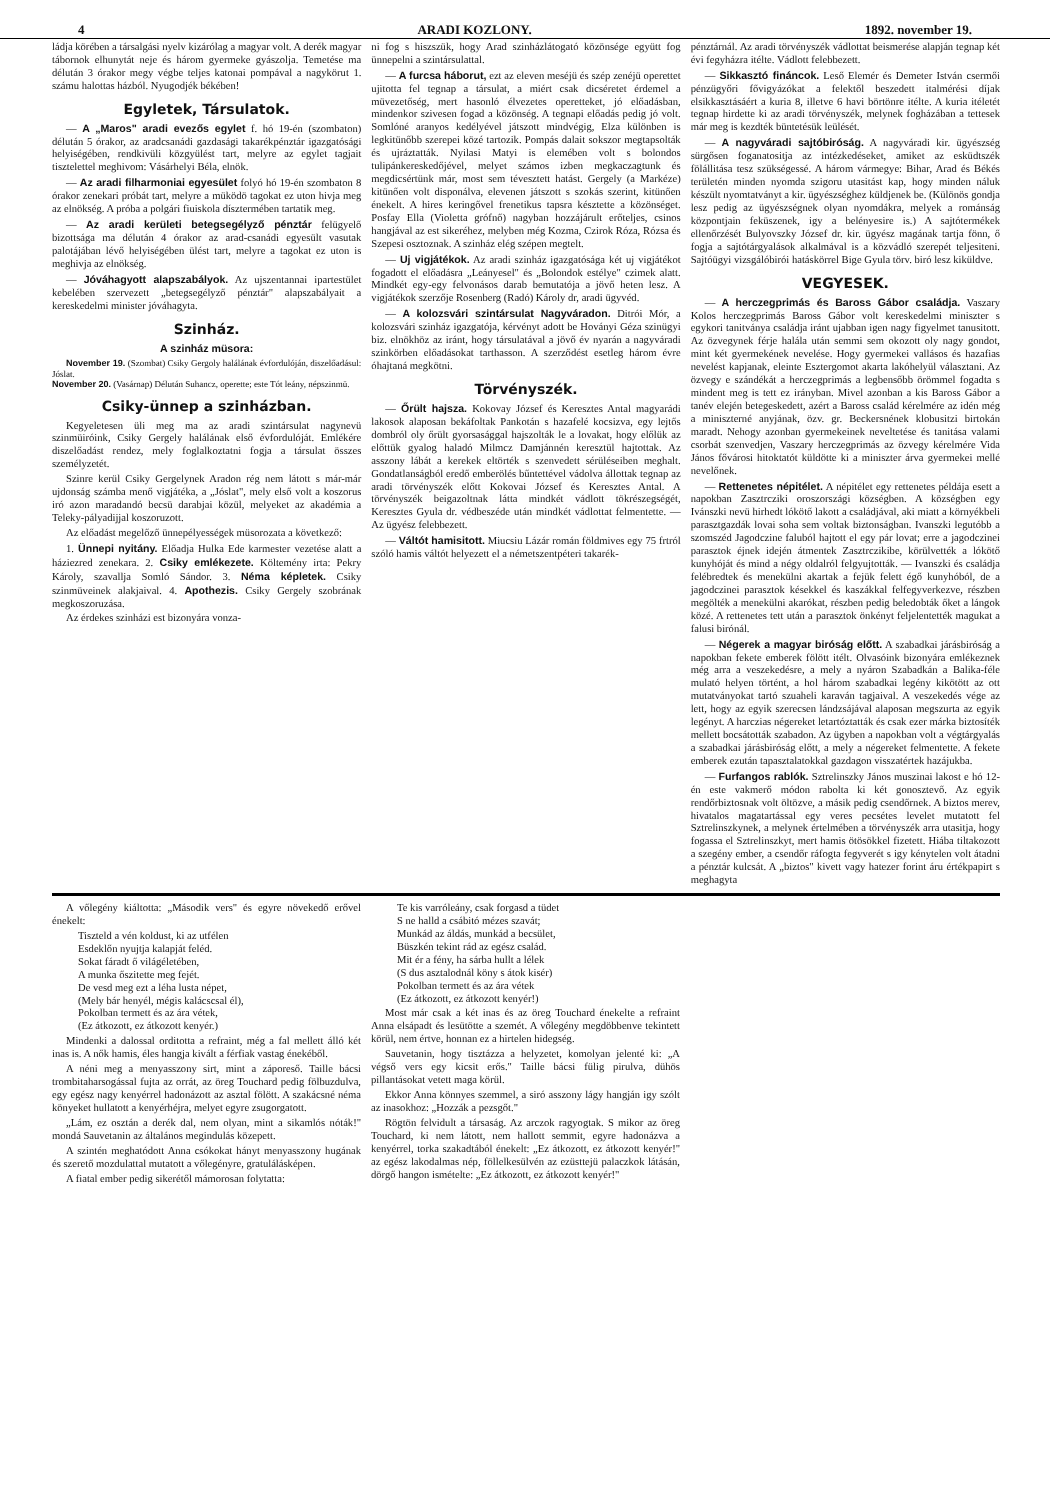4 ARADI KOZLONY. 1892. november 19.
ládja körében a társalgási nyelv kizárólag a magyar volt. A derék magyar tábornok elhunytát neje és három gyermeke gyászolja. Temetése ma délután 3 órakor megy végbe teljes katonai pompával a nagykörut 1. számu halottas házból. Nyugodjék békében!
Egyletek, Társulatok.
— A „Maros" aradi evezős egylet f. hó 19-én (szombaton) délután 5 órakor, az aradcsanádi gazdasági takarékpénztár igazgatósági helyiségében, rendkivüli közgyülést tart, melyre az egylet tagjait tisztelettel meghivom: Vásárhelyi Béla, elnök.
— Az aradi filharmoniai egyesület folyó hó 19-én szombaton 8 órakor zenekari próbát tart, melyre a müködö tagokat ez uton hivja meg az elnökség. A próba a polgári fiuiskola dísztermében tartatik meg.
— Az aradi kerületi betegsegélyző pénztár felügyelő bizottsága ma délután 4 órakor az arad-csanádi egyesült vasutak palotájában lévő helyiségében ülést tart, melyre a tagokat ez uton is meghivja az elnökség.
— Jóváhagyott alapszabályok. Az ujszentannai ipartestület kebelében szervezett „betegsegélyző pénztár" alapszabályait a kereskedelmi minister jóváhagyta.
Szinház.
A szinház müsora:
November 19. (Szombat) Csiky Gergoly halálának évfordulóján, diszelőadásul: Jóslat.
November 20. (Vasárnap) Délután Suhancz, operette; este Tót leány, népszinmü.
Csiky-ünnep a szinházban.
Kegyeletesen üli meg ma az aradi szintársulat nagynevü szinmüiróink, Csiky Gergely halálának első évfordulóját. Emlékére diszelőadást rendez, mely foglalkoztatni fogja a társulat összes személyzetét.
Szinre kerül Csiky Gergelynek Aradon rég nem látott s már-már ujdonság számba menő vigjátéka, a „Jóslat", mely első volt a koszorus iró azon maradandó becsü darabjai közül, melyeket az akadémia a Teleky-pályadijjal koszoruzott.
Az előadást megelőző ünnepélyességek müsorozata a következő:
1. Ünnepi nyitány. Előadja Hulka Ede karmester vezetése alatt a háziezred zenekara. 2. Csiky emlékezete. Költemény irta: Pekry Károly, szavallja Somló Sándor. 3. Néma képletek. Csiky szinmüveinek alakjaival. 4. Apothezis. Csiky Gergely szobrának megkoszoruzása.
Az érdekes szinházi est bizonyára vonza-
ni fog s hiszszük, hogy Arad szinházlátogató közönsége együtt fog ünnepelni a szintársulattal.
— A furcsa háborut, ezt az eleven meséjü és szép zenéjü operettet ujitotta fel tegnap a társulat, a miért csak dicséretet érdemel a müvezetőség, mert hasonló élvezetes operetteket, jó előadásban, mindenkor szivesen fogad a közönség. A tegnapi előadás pedig jó volt. Somlóné aranyos kedélyével játszott mindvégig, Elza különben is legkitünőbb szerepei közé tartozik. Pompás dalait sokszor megtapsolták és ujráztatták. Nyilasi Matyi is elemében volt s bolondos tulipánkereskedőjével, melyet számos izben megkaczagtunk és megdicsértünk már, most sem tévesztett hatást. Gergely (a Markéze) kitünően volt disponálva, elevenen játszott s szokás szerint, kitünően énekelt. A hires keringővel frenetikus tapsra késztette a közönséget. Posfay Ella (Violetta grófnő) nagyban hozzájárult erőteljes, csinos hangjával az est sikeréhez, melyben még Kozma, Czirok Róza, Rózsa és Szepesi osztoznak. A szinház elég szépen megtelt.
— Uj vigjátékok. Az aradi szinház igazgatósága két uj vigjátékot fogadott el előadásra „Leányesel" és „Bolondok estélye" czimek alatt. Mindkét egy-egy felvonásos darab bemutatója a jövő heten lesz. A vigjátékok szerzője Rosenberg (Radó) Károly dr, aradi ügyvéd.
— A kolozsvári szintársulat Nagyváradon. Ditrói Mór, a kolozsvári szinház igazgatója, kérvényt adott be Hoványi Géza szinügyi biz. elnökhöz az iránt, hogy társulatával a jövő év nyarán a nagyváradi szinkörben előadásokat tarthasson. A szerződést esetleg három évre óhajtaná megkötni.
Törvényszék.
— Őrült hajsza. Kokovay József és Keresztes Antal magyarádi lakosok alaposan bekáfoltak Pankotán s hazafelé kocsizva, egy lejtős dombról oly őrült gyorsasággal hajszolták le a lovakat, hogy előlük az előttük gyalog haladó Milmcz Damjánnén keresztül hajtottak. Az asszony lábát a kerekek eltörték s szenvedett sérüléseiben meghalt. Gondatlanságból eredő emberölés bűntettével vádolva állottak tegnap az aradi törvényszék előtt Kokovai József és Keresztes Antal. A törvényszék beigazoltnak látta mindkét vádlott tökrészegségét, Keresztes Gyula dr. védbeszéde után mindkét vádlottat felmentette. — Az ügyész felebbezett.
— Váltót hamisitott. Miucsiu Lázár román földmives egy 75 frtról szóló hamis váltót helyezett el a németszentpéteri takarék-
pénztárnál. Az aradi törvényszék vádlottat beismerése alapján tegnap két évi fegyházra itélte. Vádlott felebbezett.
— Sikkasztó fináncok. Leső Elemér és Demeter István csermői pénzügyőri fővigyázókat a felektől beszedett italmérési díjak elsikkasztásáért a kuria 8, illetve 6 havi börtönre itélte. A kuria itéletét tegnap hirdette ki az aradi törvényszék, melynek fogházában a tettesek már meg is kezdték büntetésük leülését.
— A nagyváradi sajtóbiróság. A nagyváradi kir. ügyészség sürgősen foganatositja az intézkedéseket, amiket az esküdtszék fölállitása tesz szükségessé. A három vármegye: Bihar, Arad és Békés területén minden nyomda szigoru utasitást kap, hogy minden náluk készült nyomtatványt a kir. ügyészséghez küldjenek be. (Különös gondja lesz pedig az ügyészségnek olyan nyomdákra, melyek a románság központjain fekü­szenek, igy a belényesire is.) A sajtótermékek ellenőrzését Bulyovszky József dr. kir. ügyész magának tartja fönn, ő fogja a sajtótárgyalások alkalmával is a közvádló szerepét teljesiteni. Sajtóügyi vizsgálóbirói hatáskörrel Bige Gyula törv. biró lesz kiküldve.
VEGYESEK.
— A herczegprimás és Baross Gábor családja. Vaszary Kolos herczegprimás Baross Gábor volt kereskedelmi miniszter s egykori tanitványa családja iránt ujabban igen nagy figyelmet tanusitott. Az özvegynek férje halála után semmi sem okozott oly nagy gondot, mint két gyermekének nevelése. Hogy gyermekei vallásos és hazafias nevelést kapjanak, eleinte Esztergomot akarta lakóhelyül választani. Az özvegy e szándékát a herczegprimás a legbensőbb örömmel fogadta s mindent meg is tett ez irányban. Mivel azonban a kis Baross Gábor a tanév elején betegeskedett, azért a Baross család kérelmére az idén még a miniszterné anyjának, özv. gr. Beckersnének klobusitzi birtokán maradt. Nehogy azonban gyermekeinek neveltetése és tanitása valami csorbát szenvedjen, Vaszary herczegprimás az özvegy kérelmére Vida János fővárosi hitoktatót küldötte ki a miniszter árva gyermekei mellé nevelőnek.
— Rettenetes népitélet. A népitélet egy rettenetes példája esett a napokban Zasztrcziki oroszországi községben. A községben egy Ivánszki nevü hirhedt lókötő lakott a családjával, aki miatt a környékbeli parasztgazdák lovai soha sem voltak biztonságban. Ivanszki legutóbb a szomszéd Jagodczine faluból hajtott el egy pár lovat; erre a jagodczinei parasztok éjnek idején átmentek Zasztrczikibe, körülvették a lókötő kunyhóját és mind a négy oldalról felgyujtották. — Ivanszki és családja felébredtek és menekülni akartak a fejük felett égő kunyhóból, de a jagodczinei parasztok késekkel és kaszákkal felfegyverkezve, részben megölték a menekülni akarókat, részben pedig beledobták őket a lángok közé. A rettenetes tett után a parasztok önkényt feljelentették magukat a falusi birónál.
— Négerek a magyar biróság előtt. A szabadkai járásbiróság a napokban fekete emberek fölött itélt. Olvasóink bizonyára emlékeznek még arra a veszekedésre, a mely a nyáron Szabadkán a Balika-féle mulató helyen történt, a hol három szabadkai legény kikötött az ott mutatványokat tartó szuaheli karaván tagjaival. A veszekedés vége az lett, hogy az egyik szerecsen lándzsájával alaposan megszurta az egyik legényt. A harczias négereket letartóztatták és csak ezer márka biztosíték mellett bocsátották szabadon. Az ügyben a napokban volt a végtárgyalás a szabadkai járásbiróság előtt, a mely a négereket felmentette. A fekete emberek ezután tapasztalatokkal gazdagon visszatértek hazájukba.
— Furfangos rablók. Sztrelinszky János muszinai lakost e hó 12-én este vakmerő módon rabolta ki két gonosztevő. Az egyik rendőrbiztosnak volt öltözve, a másik pedig csendőrnek. A biztos merev, hivatalos magatartással egy veres pecsétes levelet mutatott fel Sztrelinszkynek, a melynek értelmében a törvényszék arra utasitja, hogy fogassa el Sztrelinszkyt, mert hamis ötösökkel fizetett. Hiába tiltakozott a szegény ember, a csendőr ráfogta fegyverét s igy kénytelen volt átadni a pénztár kulcsát. A „biztos" kivett vagy hatezer forint áru értékpapirt s meghagyta
A vőlegény kiáltotta: „Második vers" és egyre növekedő erővel énekelt:
Tiszteld a vén koldust, ki az utfélen
Esdeklőn nyujtja kalapját feléd.
Sokat fáradt ő világéletében,
A munka őszitette meg fejét.
De vesd meg ezt a léha lusta népet,
(Mely bár henyél, mégis kalácscsal él),
Pokolban termett és az ára vétek,
(Ez átkozott, ez átkozott kenyér.)
Mindenki a dalossal orditotta a refraint, még a fal mellett álló két inas is. A nők hamis, éles hangja kivált a férfiak vastag énekéből.
A néni meg a menyasszony sirt, mint a zápor­eső. Taille bácsi trombitaharsogással fujta az orrát, az öreg Touchard pedig fölbuzdulva, egy egész nagy kenyérrel hadonázott az asztal fölött. A szakácsné néma könyeket hullatott a kenyérhéjra, melyet egyre zsugorgatott.
„Lám, ez osztán a derék dal, nem olyan, mint a sikamlós nóták!" mondá Sauvetanin az általános megindulás közepett.
A szintén meghatódott Anna csókokat hányt menyasszony hugának és szerető mozdulattal mutatott a vőlegényre, gratulálásképen.
A fiatal ember pedig sikerétől mámorosan folytatta:
Te kis varróleány, csak forgasd a tüdet
S ne halld a csábitó mézes szavát;
Munkád az áldás, munkád a becsület,
Büszkén tekint rád az egész család.
Mit ér a fény, ha sárba hullt a lélek
(S dus asztalodnál köny s átok kisér)
Pokolban termett és az ára vétek
(Ez átkozott, ez átkozott kenyér!)
Most már csak a két inas és az öreg Touchard énekelte a refraint Anna elsápadt és lesütötte a szemét. A vőlegény megdöbbenve tekintett körül, nem értve, honnan ez a hirtelen hidegség.
Sauvetanin, hogy tisztázza a helyzetet, komolyan jelenté ki: „A végső vers egy kicsit erős." Taille bácsi fülig pirulva, dühös pillantásokat vetett maga körül.
Ekkor Anna könnyes szemmel, a siró asszony lágy hangján igy szólt az inasokhoz: „Hozzák a pezsgőt."
Rögtön felvidult a társaság. Az arczok ragyogtak. S mikor az öreg Touchard, ki nem látott, nem hallott semmit, egyre hadonázva a kenyérrel, torka szakadtából énekelt: „Ez átkozott, ez átkozott kenyér!" az egész lakodalmas nép, föllelkesülvén az ezüsttejü palaczkok látásán, dörgő hangon ismételte: „Ez átkozott, ez átkozott kenyér!"